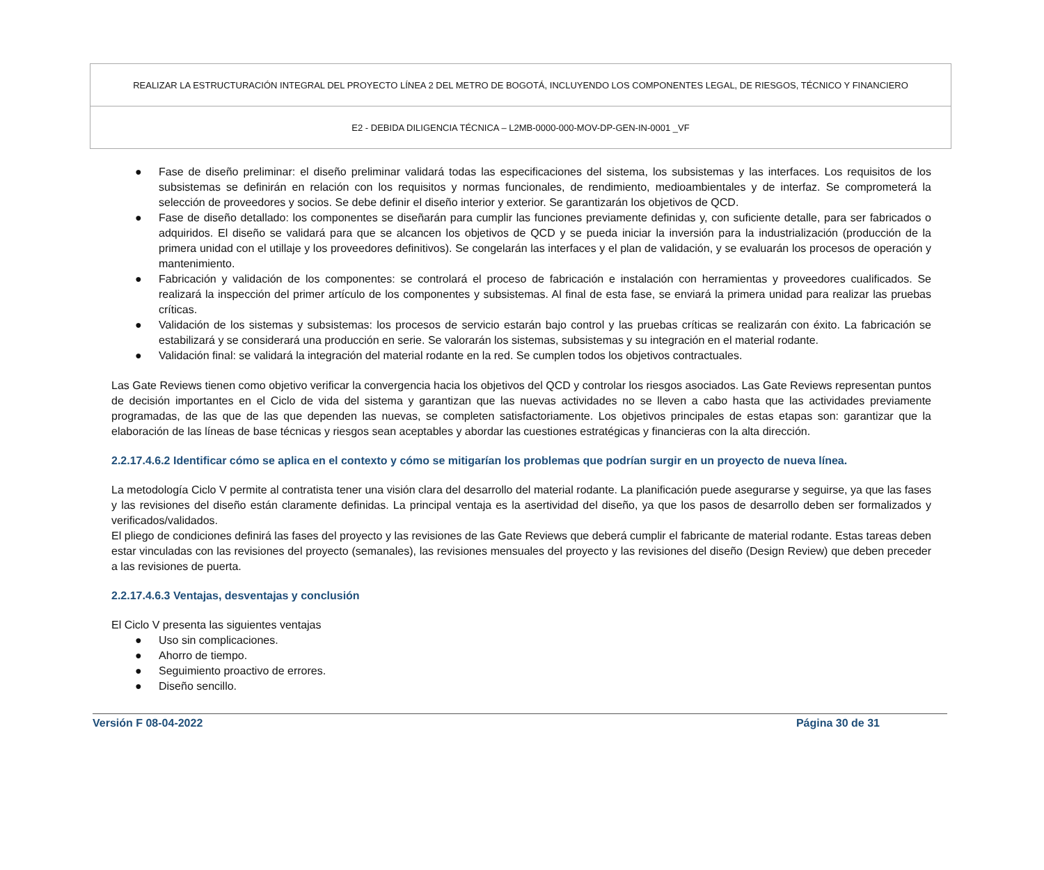| REALIZAR LA ESTRUCTURACIÓN INTEGRAL DEL PROYECTO LÍNEA 2 DEL METRO DE BOGOTÁ, INCLUYENDO LOS COMPONENTES LEGAL, DE RIESGOS, TÉCNICO Y FINANCIERO |
| E2 - DEBIDA DILIGENCIA TÉCNICA – L2MB-0000-000-MOV-DP-GEN-IN-0001 _VF |
● Fase de diseño preliminar: el diseño preliminar validará todas las especificaciones del sistema, los subsistemas y las interfaces. Los requisitos de los subsistemas se definirán en relación con los requisitos y normas funcionales, de rendimiento, medioambientales y de interfaz. Se comprometerá la selección de proveedores y socios. Se debe definir el diseño interior y exterior. Se garantizarán los objetivos de QCD.
● Fase de diseño detallado: los componentes se diseñarán para cumplir las funciones previamente definidas y, con suficiente detalle, para ser fabricados o adquiridos. El diseño se validará para que se alcancen los objetivos de QCD y se pueda iniciar la inversión para la industrialización (producción de la primera unidad con el utillaje y los proveedores definitivos). Se congelarán las interfaces y el plan de validación, y se evaluarán los procesos de operación y mantenimiento.
● Fabricación y validación de los componentes: se controlará el proceso de fabricación e instalación con herramientas y proveedores cualificados. Se realizará la inspección del primer artículo de los componentes y subsistemas. Al final de esta fase, se enviará la primera unidad para realizar las pruebas críticas.
● Validación de los sistemas y subsistemas: los procesos de servicio estarán bajo control y las pruebas críticas se realizarán con éxito. La fabricación se estabilizará y se considerará una producción en serie. Se valorarán los sistemas, subsistemas y su integración en el material rodante.
● Validación final: se validará la integración del material rodante en la red. Se cumplen todos los objetivos contractuales.
Las Gate Reviews tienen como objetivo verificar la convergencia hacia los objetivos del QCD y controlar los riesgos asociados. Las Gate Reviews representan puntos de decisión importantes en el Ciclo de vida del sistema y garantizan que las nuevas actividades no se lleven a cabo hasta que las actividades previamente programadas, de las que de las que dependen las nuevas, se completen satisfactoriamente. Los objetivos principales de estas etapas son: garantizar que la elaboración de las líneas de base técnicas y riesgos sean aceptables y abordar las cuestiones estratégicas y financieras con la alta dirección.
2.2.17.4.6.2 Identificar cómo se aplica en el contexto y cómo se mitigarían los problemas que podrían surgir en un proyecto de nueva línea.
La metodología Ciclo V permite al contratista tener una visión clara del desarrollo del material rodante. La planificación puede asegurarse y seguirse, ya que las fases y las revisiones del diseño están claramente definidas. La principal ventaja es la asertividad del diseño, ya que los pasos de desarrollo deben ser formalizados y verificados/validados.
El pliego de condiciones definirá las fases del proyecto y las revisiones de las Gate Reviews que deberá cumplir el fabricante de material rodante. Estas tareas deben estar vinculadas con las revisiones del proyecto (semanales), las revisiones mensuales del proyecto y las revisiones del diseño (Design Review) que deben preceder a las revisiones de puerta.
2.2.17.4.6.3 Ventajas, desventajas y conclusión
El Ciclo V presenta las siguientes ventajas
● Uso sin complicaciones.
● Ahorro de tiempo.
● Seguimiento proactivo de errores.
● Diseño sencillo.
Versión F 08-04-2022 Página 30 de 31